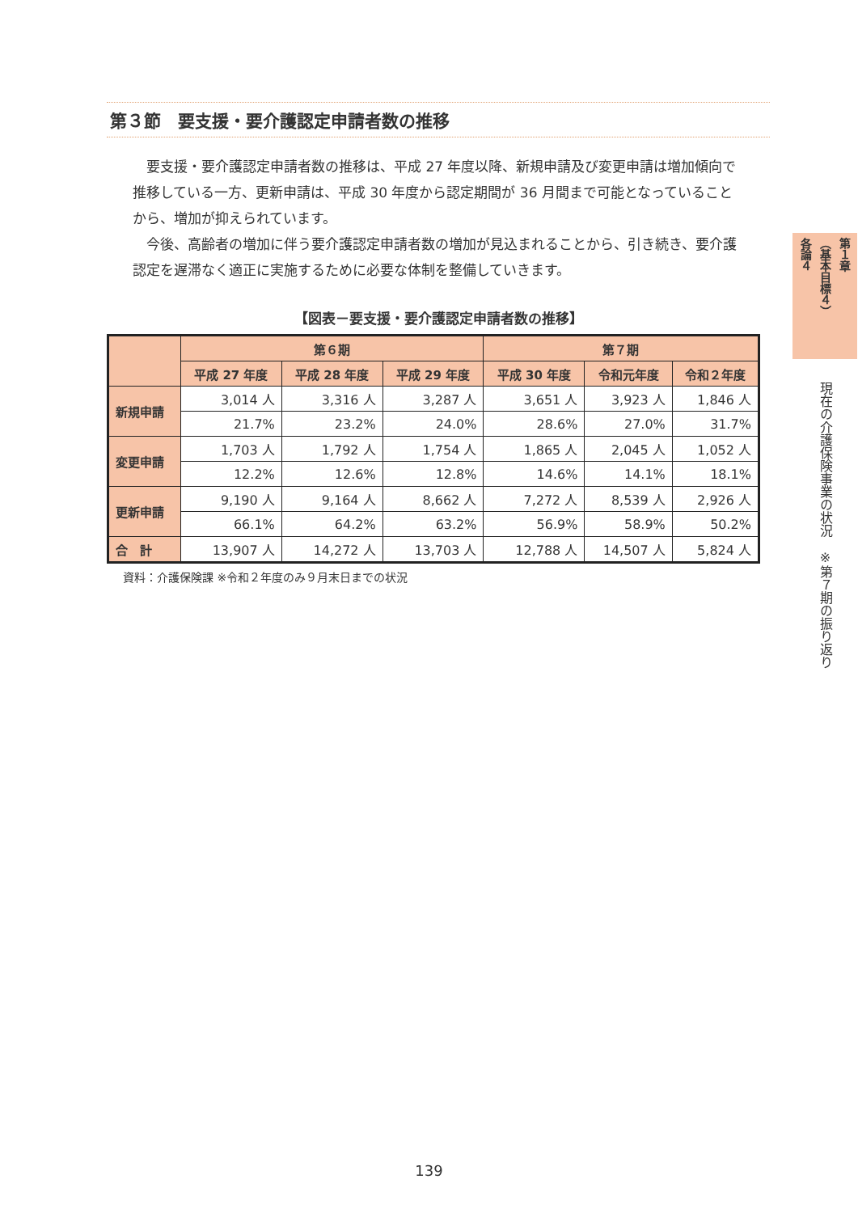第３節　要支援・要介護認定申請者数の推移
要支援・要介護認定申請者数の推移は、平成 27 年度以降、新規申請及び変更申請は増加傾向で推移している一方、更新申請は、平成 30 年度から認定期間が 36 月間まで可能となっていることから、増加が抑えられています。
今後、高齢者の増加に伴う要介護認定申請者数の増加が見込まれることから、引き続き、要介護認定を遅滞なく適正に実施するために必要な体制を整備していきます。
【図表－要支援・要介護認定申請者数の推移】
| | 第６期 | | | 第７期 | | |
| --- | --- | --- | --- | --- | --- | --- |
| | 平成 27 年度 | 平成 28 年度 | 平成 29 年度 | 平成 30 年度 | 令和元年度 | 令和２年度 |
| 新規申請 | 3,014 人 | 3,316 人 | 3,287 人 | 3,651 人 | 3,923 人 | 1,846 人 |
| | 21.7% | 23.2% | 24.0% | 28.6% | 27.0% | 31.7% |
| 変更申請 | 1,703 人 | 1,792 人 | 1,754 人 | 1,865 人 | 2,045 人 | 1,052 人 |
| | 12.2% | 12.6% | 12.8% | 14.6% | 14.1% | 18.1% |
| 更新申請 | 9,190 人 | 9,164 人 | 8,662 人 | 7,272 人 | 8,539 人 | 2,926 人 |
| | 66.1% | 64.2% | 63.2% | 56.9% | 58.9% | 50.2% |
| 合 計 | 13,907 人 | 14,272 人 | 13,703 人 | 12,788 人 | 14,507 人 | 5,824 人 |
資料：介護保険課 ※令和２年度のみ９月末日までの状況
各論４
（基本目標４）
第１章
現在の介護保険事業の状況　※第７期の振り返り
139